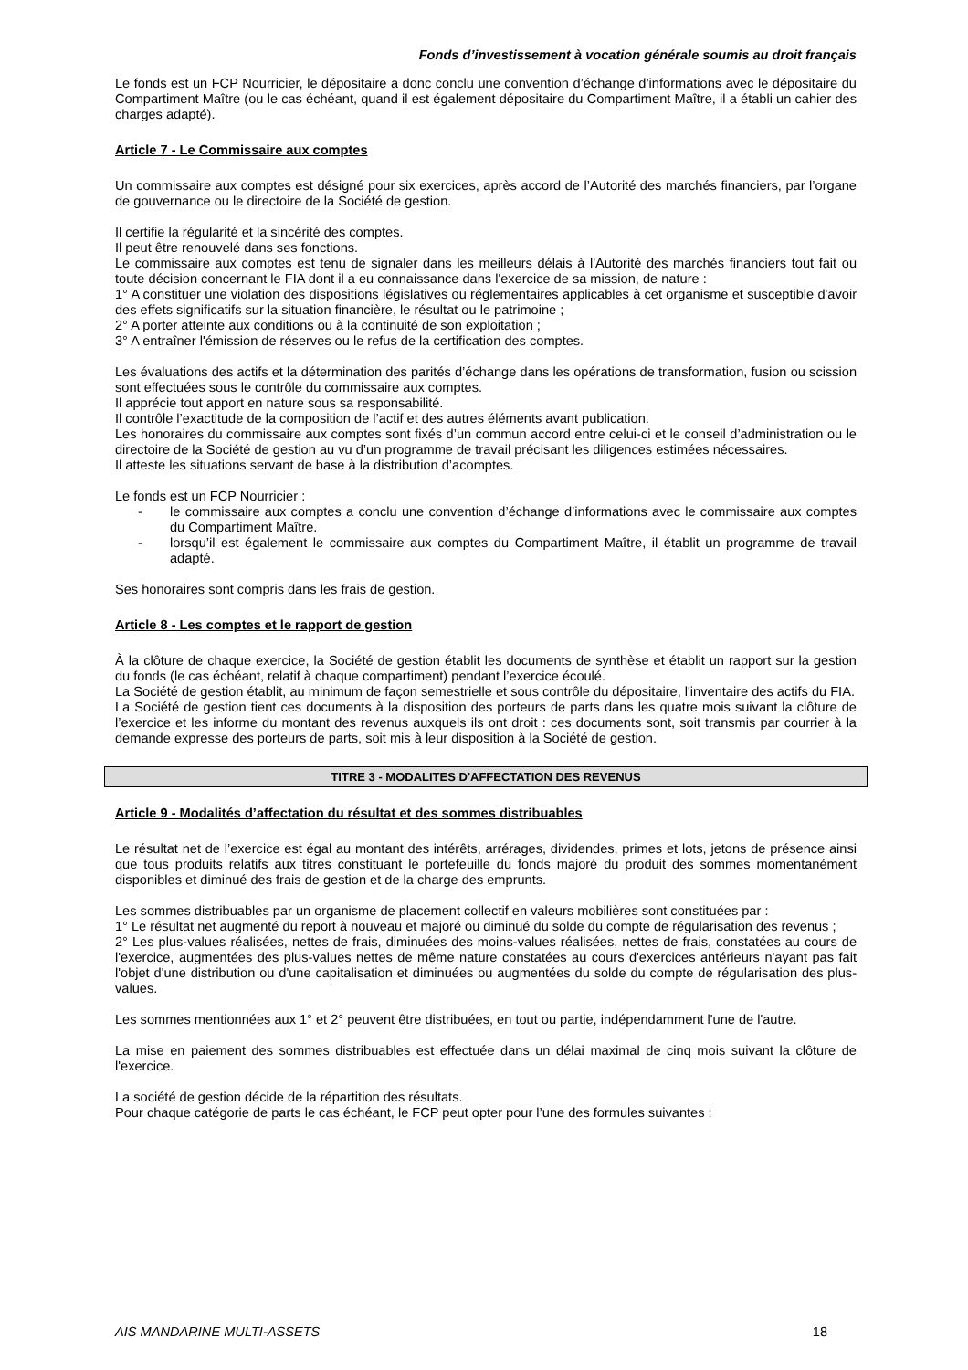Fonds d’investissement à vocation générale soumis au droit français
Le fonds est un FCP Nourricier, le dépositaire a donc conclu une convention d’échange d’informations avec le dépositaire du Compartiment Maître (ou le cas échéant, quand il est également dépositaire du Compartiment Maître, il a établi un cahier des charges adapté).
Article 7 - Le Commissaire aux comptes
Un commissaire aux comptes est désigné pour six exercices, après accord de l’Autorité des marchés financiers, par l’organe de gouvernance ou le directoire de la Société de gestion.
Il certifie la régularité et la sincérité des comptes.
Il peut être renouvelé dans ses fonctions.
Le commissaire aux comptes est tenu de signaler dans les meilleurs délais à l'Autorité des marchés financiers tout fait ou toute décision concernant le FIA dont il a eu connaissance dans l'exercice de sa mission, de nature :
1° A constituer une violation des dispositions législatives ou réglementaires applicables à cet organisme et susceptible d'avoir des effets significatifs sur la situation financière, le résultat ou le patrimoine ;
2° A porter atteinte aux conditions ou à la continuité de son exploitation ;
3° A entraîner l'émission de réserves ou le refus de la certification des comptes.
Les évaluations des actifs et la détermination des parités d’échange dans les opérations de transformation, fusion ou scission sont effectuées sous le contrôle du commissaire aux comptes.
Il apprécie tout apport en nature sous sa responsabilité.
Il contrôle l’exactitude de la composition de l’actif et des autres éléments avant publication.
Les honoraires du commissaire aux comptes sont fixés d’un commun accord entre celui-ci et le conseil d’administration ou le directoire de la Société de gestion au vu d’un programme de travail précisant les diligences estimées nécessaires.
Il atteste les situations servant de base à la distribution d’acomptes.
Le fonds est un FCP Nourricier :
- le commissaire aux comptes a conclu une convention d’échange d’informations avec le commissaire aux comptes du Compartiment Maître.
- lorsqu’il est également le commissaire aux comptes du Compartiment Maître, il établit un programme de travail adapté.
Ses honoraires sont compris dans les frais de gestion.
Article 8 - Les comptes et le rapport de gestion
À la clôture de chaque exercice, la Société de gestion établit les documents de synthèse et établit un rapport sur la gestion du fonds (le cas échéant, relatif à chaque compartiment) pendant l’exercice écoulé.
La Société de gestion établit, au minimum de façon semestrielle et sous contrôle du dépositaire, l'inventaire des actifs du FIA.
La Société de gestion tient ces documents à la disposition des porteurs de parts dans les quatre mois suivant la clôture de l’exercice et les informe du montant des revenus auxquels ils ont droit : ces documents sont, soit transmis par courrier à la demande expresse des porteurs de parts, soit mis à leur disposition à la Société de gestion.
TITRE 3 - MODALITES D'AFFECTATION DES REVENUS
Article 9 - Modalités d’affectation du résultat et des sommes distribuables
Le résultat net de l’exercice est égal au montant des intérêts, arrérages, dividendes, primes et lots, jetons de présence ainsi que tous produits relatifs aux titres constituant le portefeuille du fonds majoré du produit des sommes momentanément disponibles et diminué des frais de gestion et de la charge des emprunts.
Les sommes distribuables par un organisme de placement collectif en valeurs mobilières sont constituées par :
1° Le résultat net augmenté du report à nouveau et majoré ou diminué du solde du compte de régularisation des revenus ;
2° Les plus-values réalisées, nettes de frais, diminuées des moins-values réalisées, nettes de frais, constatées au cours de l'exercice, augmentées des plus-values nettes de même nature constatées au cours d'exercices antérieurs n'ayant pas fait l'objet d'une distribution ou d'une capitalisation et diminuées ou augmentées du solde du compte de régularisation des plus-values.
Les sommes mentionnées aux 1° et 2° peuvent être distribuées, en tout ou partie, indépendamment l'une de l'autre.
La mise en paiement des sommes distribuables est effectuée dans un délai maximal de cinq mois suivant la clôture de l'exercice.
La société de gestion décide de la répartition des résultats.
Pour chaque catégorie de parts le cas échéant, le FCP peut opter pour l’une des formules suivantes :
AIS MANDARINE MULTI-ASSETS 18